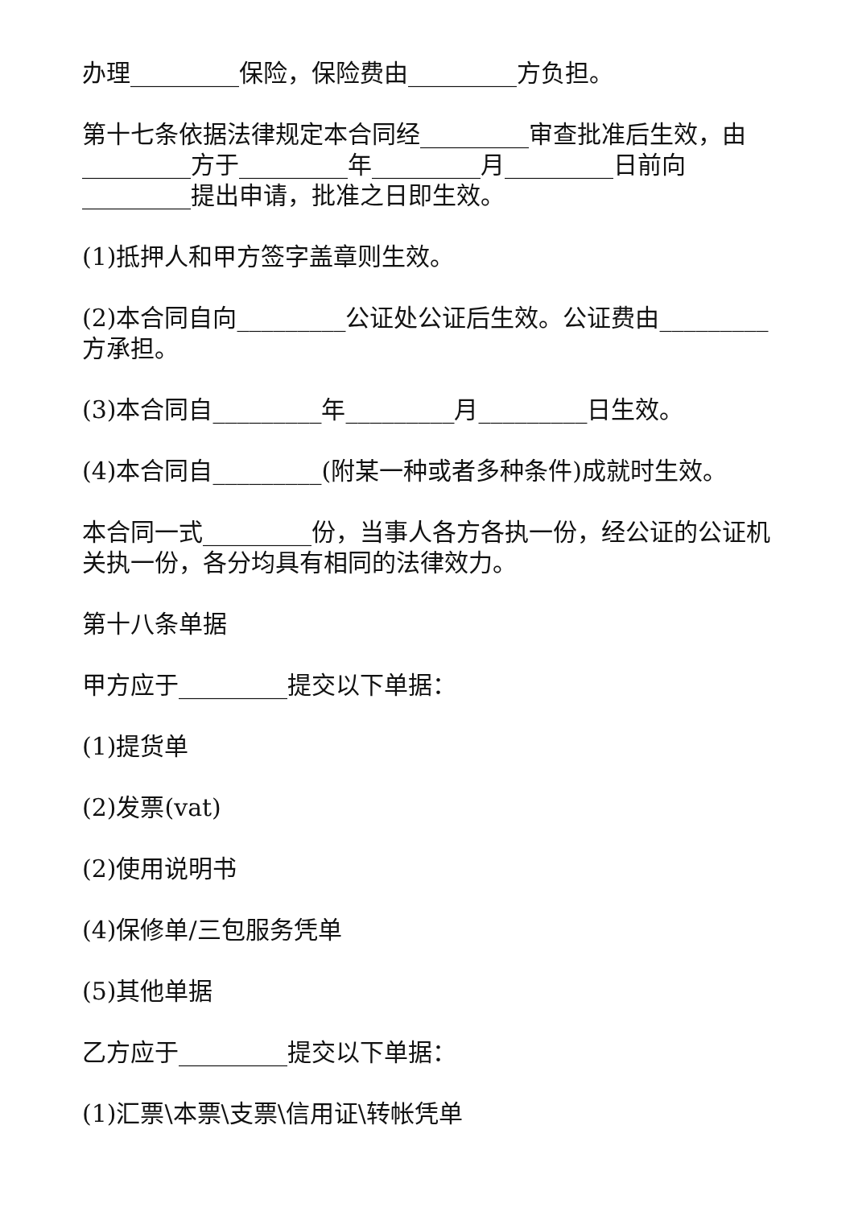办理_________保险，保险费由_________方负担。
第十七条依据法律规定本合同经_________审查批准后生效，由_________方于_________年_________月_________日前向_________提出申请，批准之日即生效。
(1)抵押人和甲方签字盖章则生效。
(2)本合同自向_________公证处公证后生效。公证费由_________方承担。
(3)本合同自_________年_________月_________日生效。
(4)本合同自_________(附某一种或者多种条件)成就时生效。
本合同一式_________份，当事人各方各执一份，经公证的公证机关执一份，各分均具有相同的法律效力。
第十八条单据
甲方应于_________提交以下单据：
(1)提货单
(2)发票(vat)
(2)使用说明书
(4)保修单/三包服务凭单
(5)其他单据
乙方应于_________提交以下单据：
(1)汇票\本票\支票\信用证\转帐凭单